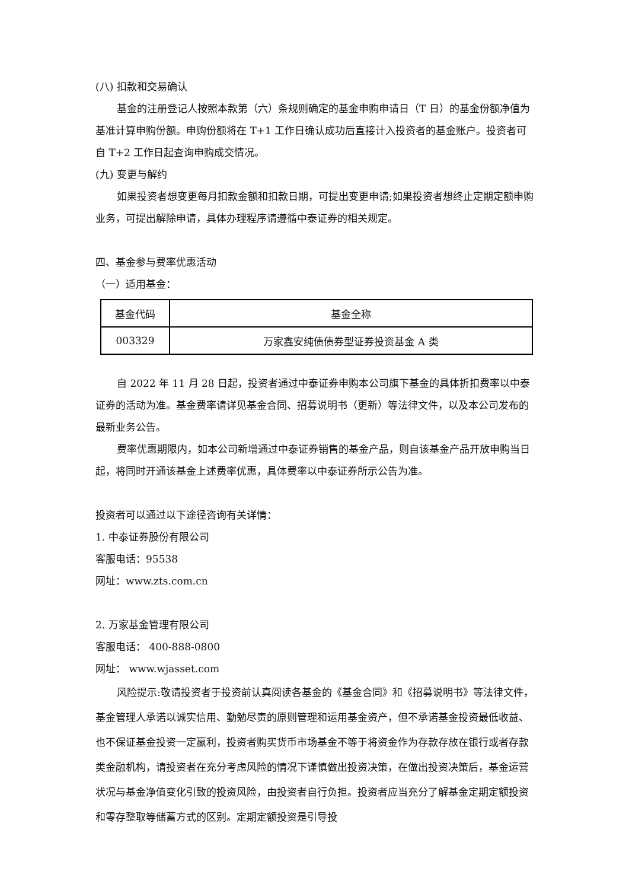(八) 扣款和交易确认
基金的注册登记人按照本款第（六）条规则确定的基金申购申请日（T 日）的基金份额净值为基准计算申购份额。申购份额将在 T+1 工作日确认成功后直接计入投资者的基金账户。投资者可自 T+2 工作日起查询申购成交情况。
(九) 变更与解约
如果投资者想变更每月扣款金额和扣款日期，可提出变更申请;如果投资者想终止定期定额申购业务，可提出解除申请，具体办理程序请遵循中泰证券的相关规定。
四、基金参与费率优惠活动
（一）适用基金：
| 基金代码 | 基金全称 |
| --- | --- |
| 003329 | 万家鑫安纯债债券型证券投资基金 A 类 |
自 2022 年 11 月 28 日起，投资者通过中泰证券申购本公司旗下基金的具体折扣费率以中泰证券的活动为准。基金费率请详见基金合同、招募说明书（更新）等法律文件，以及本公司发布的最新业务公告。
费率优惠期限内，如本公司新增通过中泰证券销售的基金产品，则自该基金产品开放申购当日起，将同时开通该基金上述费率优惠，具体费率以中泰证券所示公告为准。
投资者可以通过以下途径咨询有关详情：
1. 中泰证券股份有限公司
客服电话：95538
网址：www.zts.com.cn
2. 万家基金管理有限公司
客服电话： 400-888-0800
网址： www.wjasset.com
风险提示:敬请投资者于投资前认真阅读各基金的《基金合同》和《招募说明书》等法律文件，基金管理人承诺以诚实信用、勤勉尽责的原则管理和运用基金资产，但不承诺基金投资最低收益、也不保证基金投资一定赢利，投资者购买货币市场基金不等于将资金作为存款存放在银行或者存款类金融机构，请投资者在充分考虑风险的情况下谨慎做出投资决策，在做出投资决策后，基金运营状况与基金净值变化引致的投资风险，由投资者自行负担。投资者应当充分了解基金定期定额投资和零存整取等储蓄方式的区别。定期定额投资是引导投